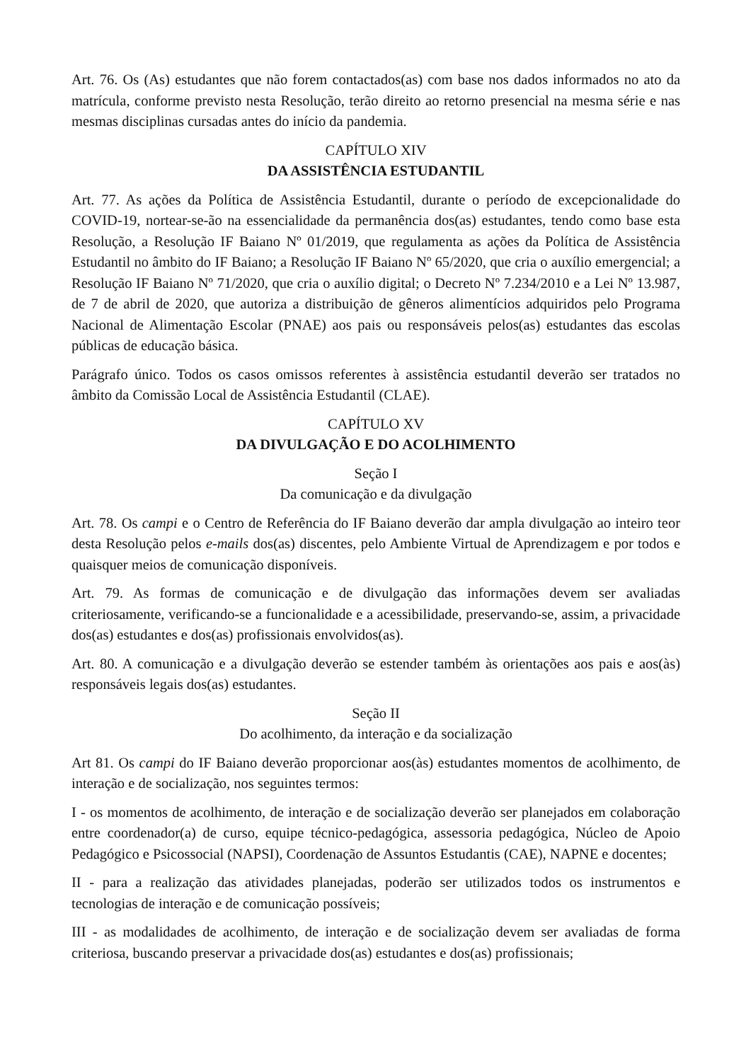Art. 76. Os (As) estudantes que não forem contactados(as) com base nos dados informados no ato da matrícula, conforme previsto nesta Resolução, terão direito ao retorno presencial na mesma série e nas mesmas disciplinas cursadas antes do início da pandemia.
CAPÍTULO XIV
DA ASSISTÊNCIA ESTUDANTIL
Art. 77. As ações da Política de Assistência Estudantil, durante o período de excepcionalidade do COVID-19, nortear-se-ão na essencialidade da permanência dos(as) estudantes, tendo como base esta Resolução, a Resolução IF Baiano Nº 01/2019, que regulamenta as ações da Política de Assistência Estudantil no âmbito do IF Baiano; a Resolução IF Baiano Nº 65/2020, que cria o auxílio emergencial; a Resolução IF Baiano Nº 71/2020, que cria o auxílio digital; o Decreto Nº 7.234/2010 e a Lei Nº 13.987, de 7 de abril de 2020, que autoriza a distribuição de gêneros alimentícios adquiridos pelo Programa Nacional de Alimentação Escolar (PNAE) aos pais ou responsáveis pelos(as) estudantes das escolas públicas de educação básica.
Parágrafo único. Todos os casos omissos referentes à assistência estudantil deverão ser tratados no âmbito da Comissão Local de Assistência Estudantil (CLAE).
CAPÍTULO XV
DA DIVULGAÇÃO E DO ACOLHIMENTO
Seção I
Da comunicação e da divulgação
Art. 78. Os campi e o Centro de Referência do IF Baiano deverão dar ampla divulgação ao inteiro teor desta Resolução pelos e-mails dos(as) discentes, pelo Ambiente Virtual de Aprendizagem e por todos e quaisquer meios de comunicação disponíveis.
Art. 79. As formas de comunicação e de divulgação das informações devem ser avaliadas criteriosamente, verificando-se a funcionalidade e a acessibilidade, preservando-se, assim, a privacidade dos(as) estudantes e dos(as) profissionais envolvidos(as).
Art. 80. A comunicação e a divulgação deverão se estender também às orientações aos pais e aos(às) responsáveis legais dos(as) estudantes.
Seção II
Do acolhimento, da interação e da socialização
Art 81. Os campi do IF Baiano deverão proporcionar aos(às) estudantes momentos de acolhimento, de interação e de socialização, nos seguintes termos:
I - os momentos de acolhimento, de interação e de socialização deverão ser planejados em colaboração entre coordenador(a) de curso, equipe técnico-pedagógica, assessoria pedagógica, Núcleo de Apoio Pedagógico e Psicossocial (NAPSI), Coordenação de Assuntos Estudantis (CAE), NAPNE e docentes;
II - para a realização das atividades planejadas, poderão ser utilizados todos os instrumentos e tecnologias de interação e de comunicação possíveis;
III - as modalidades de acolhimento, de interação e de socialização devem ser avaliadas de forma criteriosa, buscando preservar a privacidade dos(as) estudantes e dos(as) profissionais;